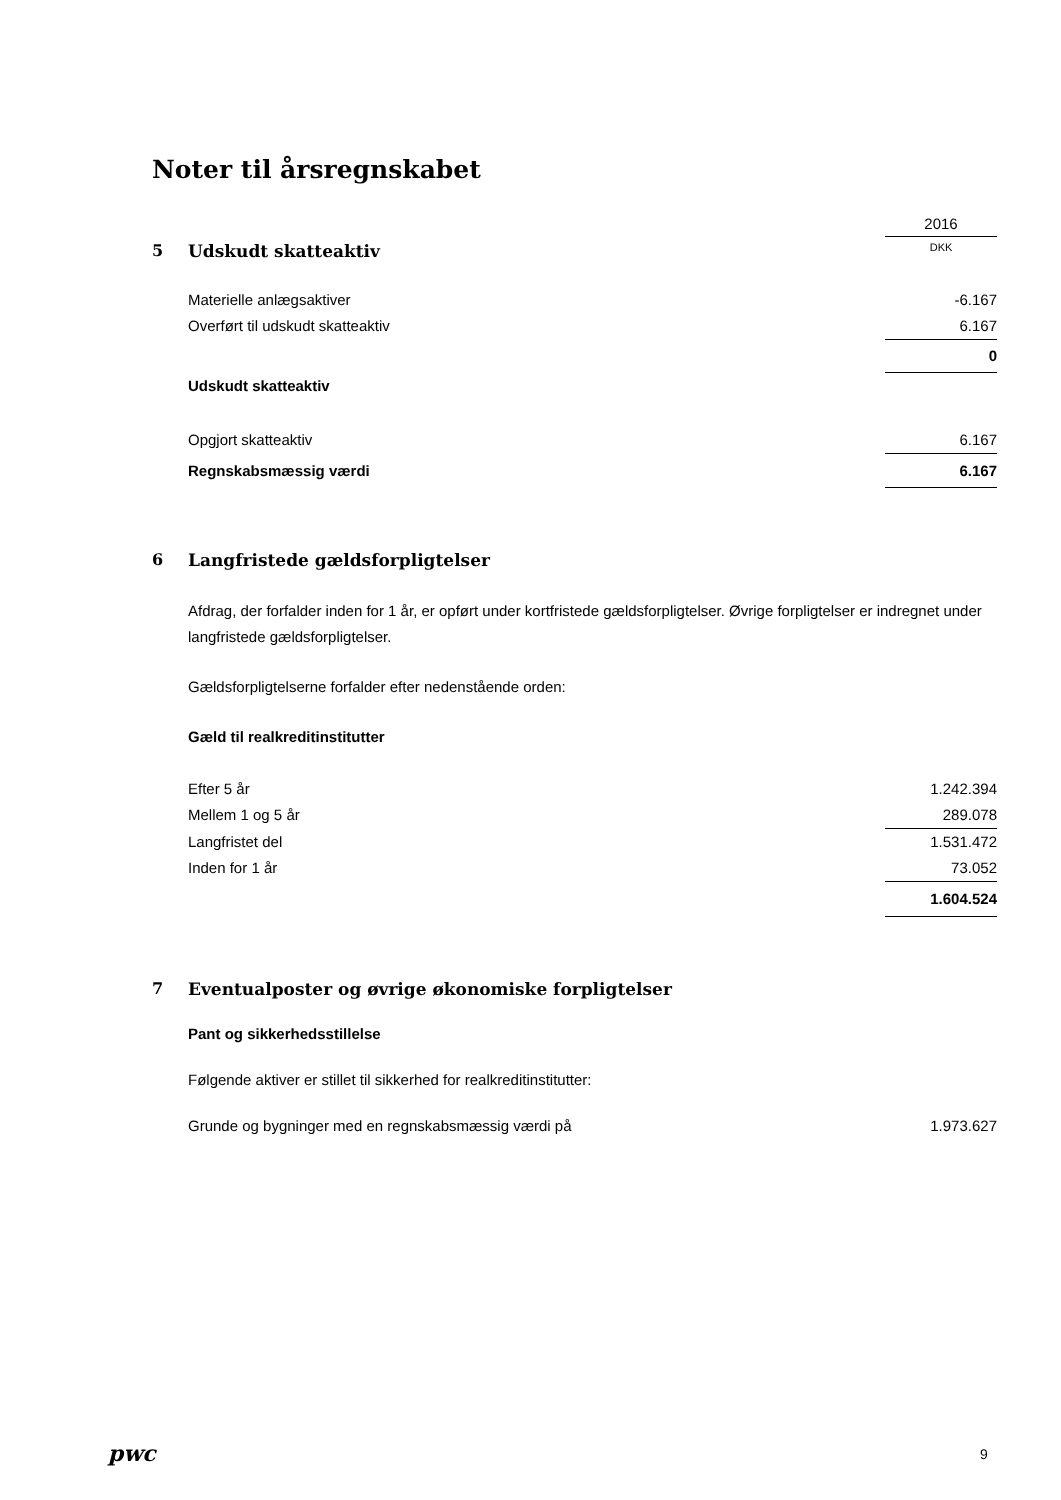Noter til årsregnskabet
| | | 2016 |
| 5 | Udskudt skatteaktiv | DKK |
| | Materielle anlægsaktiver | -6.167 |
| | Overført til udskudt skatteaktiv | 6.167 |
| | | 0 |
| | Udskudt skatteaktiv | |
| | Opgjort skatteaktiv | 6.167 |
| | Regnskabsmæssig værdi | 6.167 |
| 6 | Langfristede gældsforpligtelser | |
| | Afdrag, der forfalder inden for 1 år, er opført under kortfristede gældsforpligtelser. Øvrige forpligtelser er indregnet under langfristede gældsforpligtelser. Gældsforpligtelserne forfalder efter nedenstående orden: | |
| | Gæld til realkreditinstitutter | |
| | Efter 5 år | 1.242.394 |
| | Mellem 1 og 5 år | 289.078 |
| | Langfristet del | 1.531.472 |
| | Inden for 1 år | 73.052 |
| | | 1.604.524 |
| 7 | Eventualposter og øvrige økonomiske forpligtelser | |
| | Pant og sikkerhedsstillelse | |
| | Følgende aktiver er stillet til sikkerhed for realkreditinstitutter: | |
| | Grunde og bygninger med en regnskabsmæssig værdi på | 1.973.627 |
pwc 9